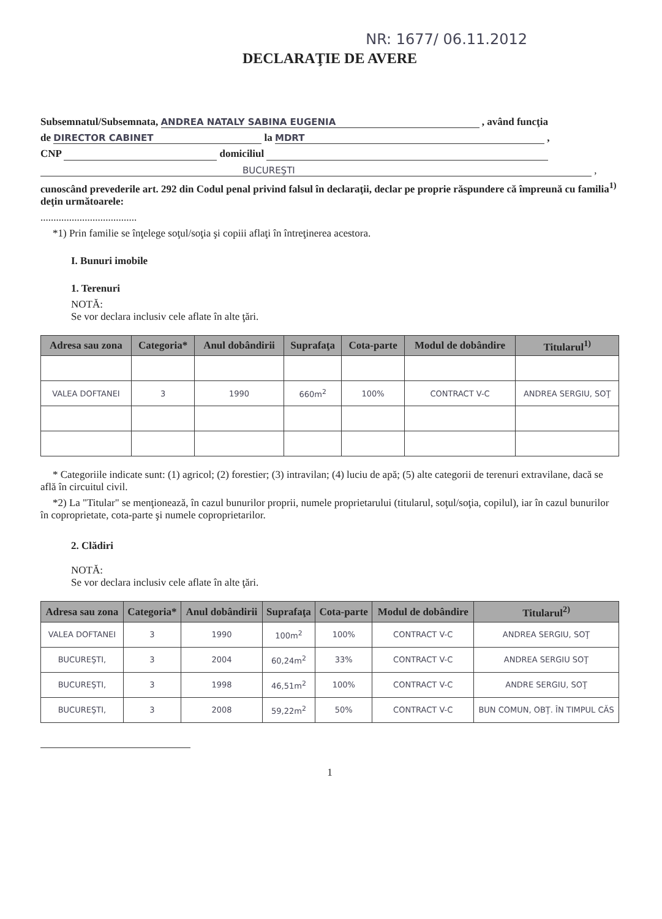NR: 1677/ 06.11.2012
DECLARAŢIE DE AVERE
Subsemnatul/Subsemnata, ANDREA NATALY SABINA EUGENIA , având funcţia
de DIRECTOR CABINET la MDRT ,
CNP domiciliul
BUCUREŞTI ,
cunoscând prevederile art. 292 din Codul penal privind falsul în declaraţii, declar pe proprie răspundere că împreună cu familia<sup>1)</sup> deţin următoarele:
.....................................
*1) Prin familie se înţelege soţul/soţia şi copiii aflaţi în întreţinerea acestora.
I. Bunuri imobile
1. Terenuri
NOTĂ:
Se vor declara inclusiv cele aflate în alte ţări.
| Adresa sau zona | Categoria* | Anul dobândirii | Suprafaţa | Cota-parte | Modul de dobândire | Titularul<sup>1)</sup> |
| --- | --- | --- | --- | --- | --- | --- |
| VALEA DOFTANEI | 3 | 1990 | 660m<sup>2</sup> | 100% | CONTRACT V-C | ANDREA SERGIU, SOŢ |
* Categoriile indicate sunt: (1) agricol; (2) forestier; (3) intravilan; (4) luciu de apă; (5) alte categorii de terenuri extravilane, dacă se află în circuitul civil.
*2) La "Titular" se menţionează, în cazul bunurilor proprii, numele proprietarului (titularul, soţul/soţia, copilul), iar în cazul bunurilor în coproprietate, cota-parte şi numele coproprietarilor.
2. Clădiri
NOTĂ:
Se vor declara inclusiv cele aflate în alte ţări.
| Adresa sau zona | Categoria* | Anul dobândirii | Suprafaţa | Cota-parte | Modul de dobândire | Titularul<sup>2)</sup> |
| --- | --- | --- | --- | --- | --- | --- |
| VALEA DOFTANEI | 3 | 1990 | 100m<sup>2</sup> | 100% | CONTRACT V-C | ANDREA SERGIU, SOŢ |
| BUCUREŞTI, | 3 | 2004 | 60,24m<sup>2</sup> | 33% | CONTRACT V-C | ANDREA SERGIU SOŢ |
| BUCUREŞTI, | 3 | 1998 | 46,51m<sup>2</sup> | 100% | CONTRACT V-C | ANDRE SERGIU, SOŢ |
| BUCUREŞTI, | 3 | 2008 | 59,22m<sup>2</sup> | 50% | CONTRACT V-C | BUN COMUN, OBŢ. ÎN TIMPUL CĂS |
1